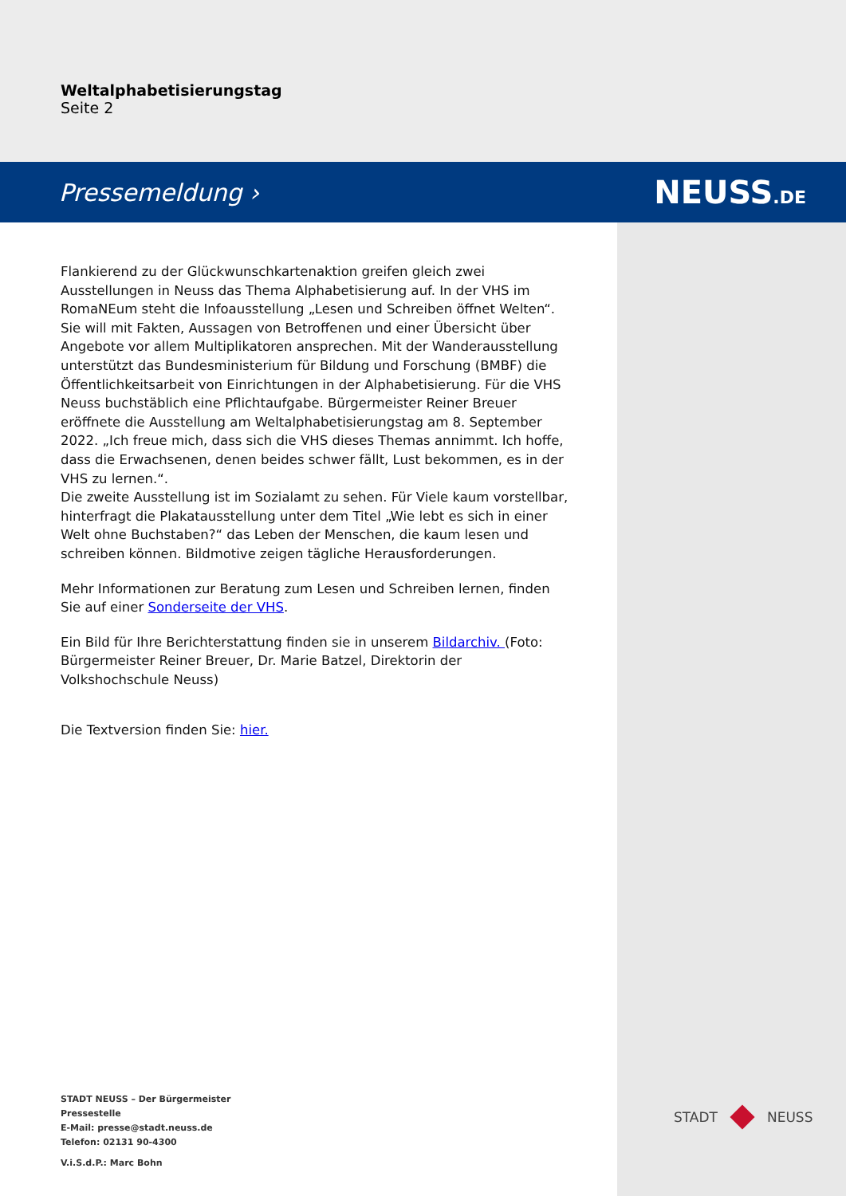Weltalphabetisierungstag
Seite 2
Pressemeldung › NEUSS.DE
Flankierend zu der Glückwunschkartenaktion greifen gleich zwei Ausstellungen in Neuss das Thema Alphabetisierung auf. In der VHS im RomaNEum steht die Infoausstellung „Lesen und Schreiben öffnet Welten“. Sie will mit Fakten, Aussagen von Betroffenen und einer Übersicht über Angebote vor allem Multiplikatoren ansprechen. Mit der Wanderausstellung unterstützt das Bundesministerium für Bildung und Forschung (BMBF) die Öffentlichkeitsarbeit von Einrichtungen in der Alphabetisierung. Für die VHS Neuss buchstäblich eine Pflichtaufgabe. Bürgermeister Reiner Breuer eröffnete die Ausstellung am Weltalphabetisierungstag am 8. September 2022. „Ich freue mich, dass sich die VHS dieses Themas annimmt. Ich hoffe, dass die Erwachsenen, denen beides schwer fällt, Lust bekommen, es in der VHS zu lernen.“.
Die zweite Ausstellung ist im Sozialamt zu sehen. Für Viele kaum vorstellbar, hinterfragt die Plakatausstellung unter dem Titel „Wie lebt es sich in einer Welt ohne Buchstaben?“ das Leben der Menschen, die kaum lesen und schreiben können. Bildmotive zeigen tägliche Herausforderungen.
Mehr Informationen zur Beratung zum Lesen und Schreiben lernen, finden Sie auf einer Sonderseite der VHS.
Ein Bild für Ihre Berichterstattung finden sie in unserem Bildarchiv. (Foto: Bürgermeister Reiner Breuer, Dr. Marie Batzel, Direktorin der Volkshochschule Neuss)
Die Textversion finden Sie: hier.
STADT NEUSS – Der Bürgermeister
Pressestelle
E-Mail: presse@stadt.neuss.de
Telefon: 02131 90-4300
V.i.S.d.P.: Marc Bohn
STADT NEUSS